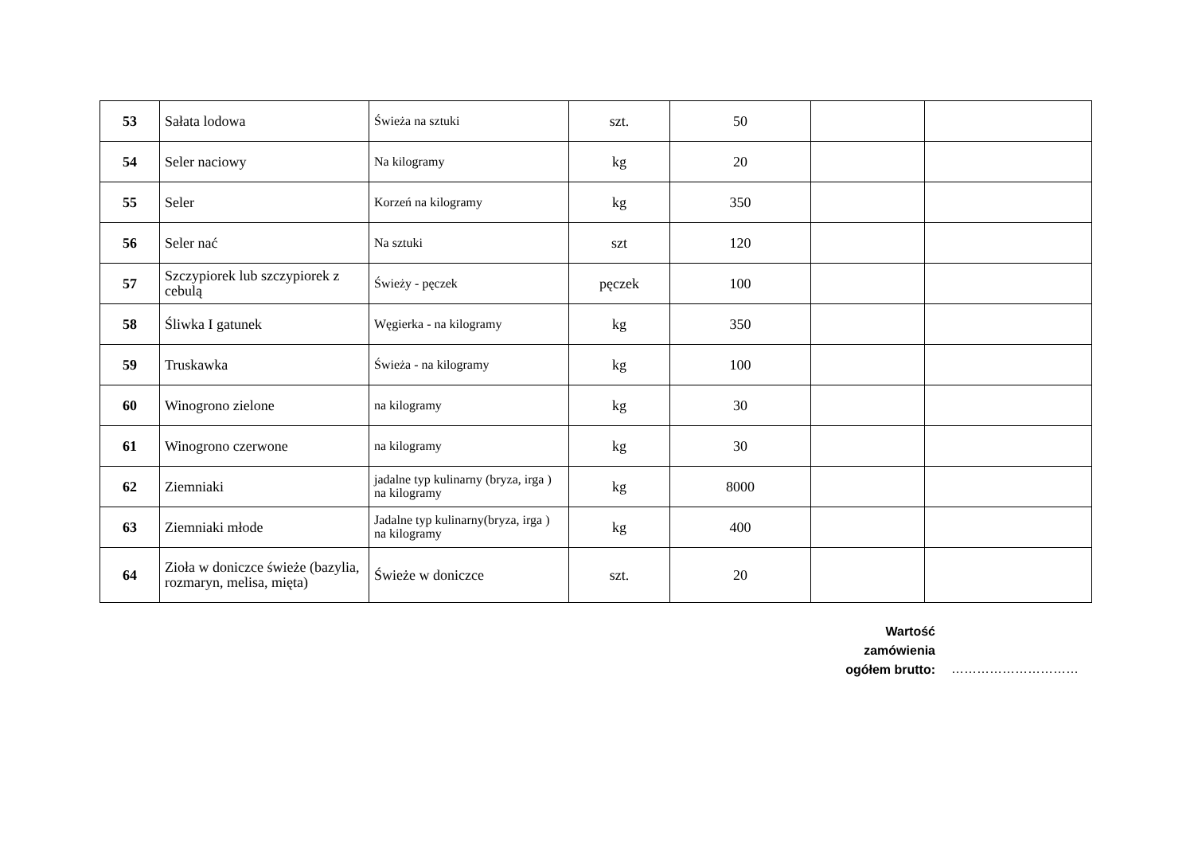| 53 | Sałata lodowa | Świeża na sztuki | szt. | 50 | | |
| 54 | Seler naciowy | Na kilogramy | kg | 20 | | |
| 55 | Seler | Korzeń na kilogramy | kg | 350 | | |
| 56 | Seler nać | Na sztuki | szt | 120 | | |
| 57 | Szczypiorek lub szczypiorek z cebulą | Świeży - pęczek | pęczek | 100 | | |
| 58 | Śliwka I gatunek | Węgierka - na kilogramy | kg | 350 | | |
| 59 | Truskawka | Świeża - na kilogramy | kg | 100 | | |
| 60 | Winogrono zielone | na kilogramy | kg | 30 | | |
| 61 | Winogrono czerwone | na kilogramy | kg | 30 | | |
| 62 | Ziemniaki | jadalne typ kulinarny (bryza, irga ) na kilogramy | kg | 8000 | | |
| 63 | Ziemniaki młode | Jadalne typ kulinarny(bryza, irga ) na kilogramy | kg | 400 | | |
| 64 | Zioła w doniczce świeże (bazylia, rozmaryn, melisa, mięta) | Świeże w doniczce | szt. | 20 | | |
Wartość
zamówienia
ogółem brutto:
…………………………